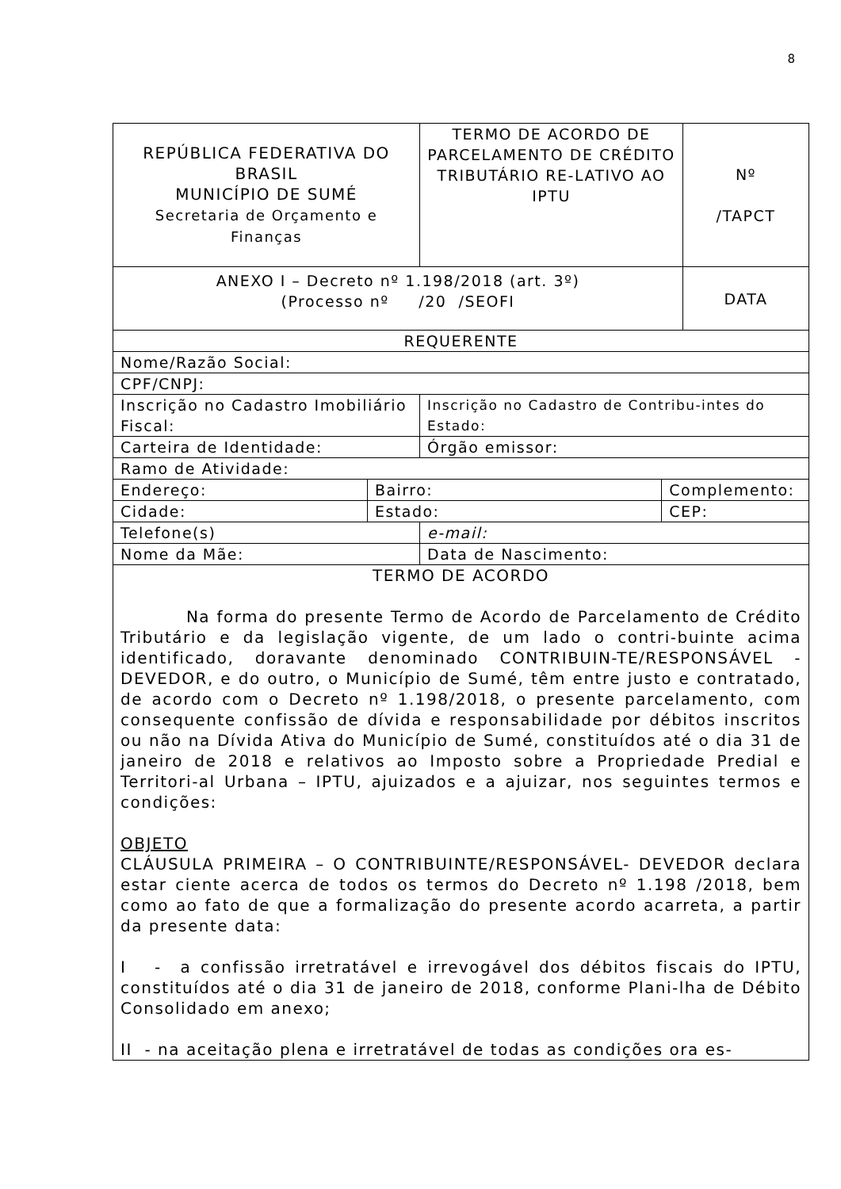8
| REPÚBLICA FEDERATIVA DO BRASIL MUNICÍPIO DE SUMÉ Secretaria de Orçamento e Finanças | | TERMO DE ACORDO DE PARCELAMENTO DE CRÉDITO TRIBUTÁRIO RE-LATIVO AO IPTU | | Nº /TAPCT |
| ANEXO I – Decreto nº 1.198/2018 (art. 3º) (Processo nº /20 /SEOFI | | | | DATA |
| REQUERENTE | | | | |
| Nome/Razão Social: | | | | |
| CPF/CNPJ: | | | | |
| Inscrição no Cadastro Imobiliário Fiscal: | | Inscrição no Cadastro de Contribu-intes do Estado: | | |
| Carteira de Identidade: | | Órgão emissor: | | |
| Ramo de Atividade: | | | | |
| Endereço: | Bairro: | | Complemento: | |
| Cidade: | Estado: | | CEP: | |
| Telefone(s) | | e-mail: | | |
| Nome da Mãe: | | Data de Nascimento: | | |
| TERMO DE ACORDO Na forma do presente Termo de Acordo de Parcelamento de Crédito Tributário e da legislação vigente, de um lado o contri-buinte acima identificado, doravante denominado CONTRIBUIN-TE/RESPONSÁVEL - DEVEDOR, e do outro, o Município de Sumé, têm entre justo e contratado, de acordo com o Decreto nº 1.198/2018, o presente parcelamento, com consequente confissão de dívida e responsabilidade por débitos inscritos ou não na Dívida Ativa do Município de Sumé, constituídos até o dia 31 de janeiro de 2018 e relativos ao Imposto sobre a Propriedade Predial e Territori-al Urbana – IPTU, ajuizados e a ajuizar, nos seguintes termos e condições: OBJETO CLÁUSULA PRIMEIRA – O CONTRIBUINTE/RESPONSÁVEL- DEVEDOR declara estar ciente acerca de todos os termos do Decreto nº 1.198 /2018, bem como ao fato de que a formalização do presente acordo acarreta, a partir da presente data: I - a confissão irretratável e irrevogável dos débitos fiscais do IPTU, constituídos até o dia 31 de janeiro de 2018, conforme Plani-lha de Débito Consolidado em anexo; II - na aceitação plena e irretratável de todas as condições ora es- | | | | |